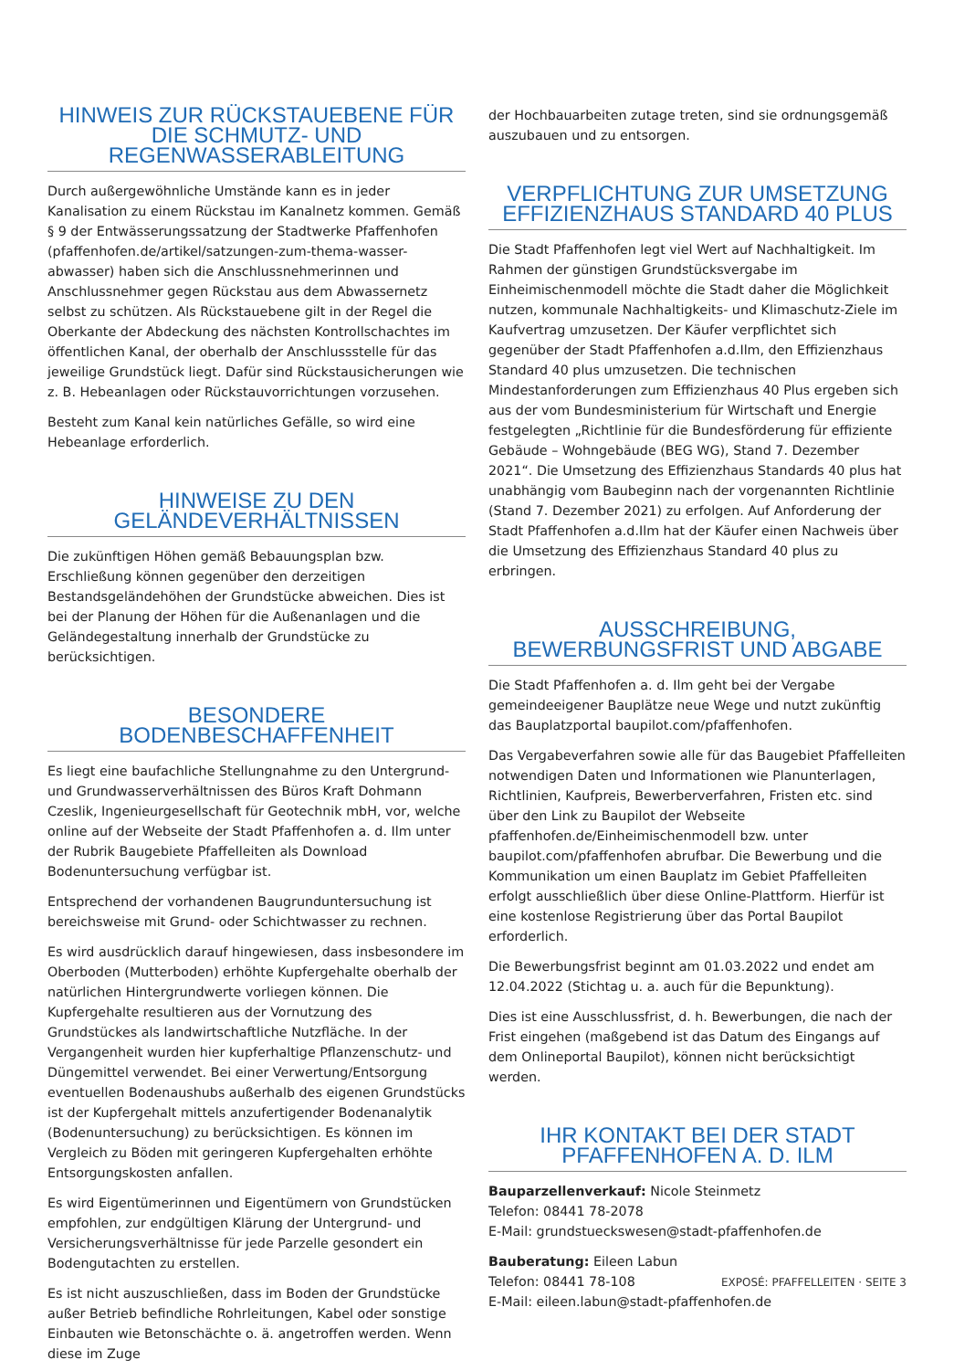HINWEIS ZUR RÜCKSTAUEBENE FÜR DIE SCHMUTZ- UND REGENWASSERABLEITUNG
Durch außergewöhnliche Umstände kann es in jeder Kanalisation zu einem Rückstau im Kanalnetz kommen. Gemäß § 9 der Entwässerungssatzung der Stadtwerke Pfaffenhofen (pfaffenhofen.de/artikel/satzungen-zum-thema-wasser-abwasser) haben sich die Anschlussnehmerinnen und Anschlussnehmer gegen Rückstau aus dem Abwassernetz selbst zu schützen. Als Rückstauebene gilt in der Regel die Oberkante der Abdeckung des nächsten Kontrollschachtes im öffentlichen Kanal, der oberhalb der Anschlussstelle für das jeweilige Grundstück liegt. Dafür sind Rückstausicherungen wie z. B. Hebeanlagen oder Rückstauvorrichtungen vorzusehen.
Besteht zum Kanal kein natürliches Gefälle, so wird eine Hebeanlage erforderlich.
HINWEISE ZU DEN GELÄNDEVERHÄLTNISSEN
Die zukünftigen Höhen gemäß Bebauungsplan bzw. Erschließung können gegenüber den derzeitigen Bestandsgeländehöhen der Grundstücke abweichen. Dies ist bei der Planung der Höhen für die Außenanlagen und die Geländegestaltung innerhalb der Grundstücke zu berücksichtigen.
BESONDERE BODENBESCHAFFENHEIT
Es liegt eine baufachliche Stellungnahme zu den Untergrund- und Grundwasserverhältnissen des Büros Kraft Dohmann Czeslik, Ingenieurgesellschaft für Geotechnik mbH, vor, welche online auf der Webseite der Stadt Pfaffenhofen a. d. Ilm unter der Rubrik Baugebiete Pfaffelleiten als Download Bodenuntersuchung verfügbar ist.
Entsprechend der vorhandenen Baugrunduntersuchung ist bereichsweise mit Grund- oder Schichtwasser zu rechnen.
Es wird ausdrücklich darauf hingewiesen, dass insbesondere im Oberboden (Mutterboden) erhöhte Kupfergehalte oberhalb der natürlichen Hintergrundwerte vorliegen können. Die Kupfergehalte resultieren aus der Vornutzung des Grundstückes als landwirtschaftliche Nutzfläche. In der Vergangenheit wurden hier kupferhaltige Pflanzenschutz- und Düngemittel verwendet. Bei einer Verwertung/Entsorgung eventuellen Bodenaushubs außerhalb des eigenen Grundstücks ist der Kupfergehalt mittels anzufertigender Bodenanalytik (Bodenuntersuchung) zu berücksichtigen. Es können im Vergleich zu Böden mit geringeren Kupfergehalten erhöhte Entsorgungskosten anfallen.
Es wird Eigentümerinnen und Eigentümern von Grundstücken empfohlen, zur endgültigen Klärung der Untergrund- und Versicherungsverhältnisse für jede Parzelle gesondert ein Bodengutachten zu erstellen.
Es ist nicht auszuschließen, dass im Boden der Grundstücke außer Betrieb befindliche Rohrleitungen, Kabel oder sonstige Einbauten wie Betonschächte o. ä. angetroffen werden. Wenn diese im Zuge
der Hochbauarbeiten zutage treten, sind sie ordnungsgemäß auszubauen und zu entsorgen.
VERPFLICHTUNG ZUR UMSETZUNG EFFIZIENZHAUS STANDARD 40 PLUS
Die Stadt Pfaffenhofen legt viel Wert auf Nachhaltigkeit. Im Rahmen der günstigen Grundstücksvergabe im Einheimischenmodell möchte die Stadt daher die Möglichkeit nutzen, kommunale Nachhaltigkeits- und Klimaschutz-Ziele im Kaufvertrag umzusetzen. Der Käufer verpflichtet sich gegenüber der Stadt Pfaffenhofen a.d.Ilm, den Effizienzhaus Standard 40 plus umzusetzen. Die technischen Mindestanforderungen zum Effizienzhaus 40 Plus ergeben sich aus der vom Bundesministerium für Wirtschaft und Energie festgelegten „Richtlinie für die Bundesförderung für effiziente Gebäude – Wohngebäude (BEG WG), Stand 7. Dezember 2021“. Die Umsetzung des Effizienzhaus Standards 40 plus hat unabhängig vom Baubeginn nach der vorgenannten Richtlinie (Stand 7. Dezember 2021) zu erfolgen. Auf Anforderung der Stadt Pfaffenhofen a.d.Ilm hat der Käufer einen Nachweis über die Umsetzung des Effizienzhaus Standard 40 plus zu erbringen.
AUSSCHREIBUNG, BEWERBUNGSFRIST UND ABGABE
Die Stadt Pfaffenhofen a. d. Ilm geht bei der Vergabe gemeindeeigener Bauplätze neue Wege und nutzt zukünftig das Bauplatzportal baupilot.com/pfaffenhofen.
Das Vergabeverfahren sowie alle für das Baugebiet Pfaffelleiten notwendigen Daten und Informationen wie Planunterlagen, Richtlinien, Kaufpreis, Bewerberverfahren, Fristen etc. sind über den Link zu Baupilot der Webseite pfaffenhofen.de/Einheimischenmodell bzw. unter baupilot.com/pfaffenhofen abrufbar. Die Bewerbung und die Kommunikation um einen Bauplatz im Gebiet Pfaffelleiten erfolgt ausschließlich über diese Online-Plattform. Hierfür ist eine kostenlose Registrierung über das Portal Baupilot erforderlich.
Die Bewerbungsfrist beginnt am 01.03.2022 und endet am 12.04.2022 (Stichtag u. a. auch für die Bepunktung).
Dies ist eine Ausschlussfrist, d. h. Bewerbungen, die nach der Frist eingehen (maßgebend ist das Datum des Eingangs auf dem Onlineportal Baupilot), können nicht berücksichtigt werden.
IHR KONTAKT BEI DER STADT PFAFFENHOFEN A. D. ILM
Bauparzellenverkauf: Nicole Steinmetz
Telefon: 08441 78-2078
E-Mail: grundstueckswesen@stadt-pfaffenhofen.de
Bauberatung: Eileen Labun
Telefon: 08441 78-108
E-Mail: eileen.labun@stadt-pfaffenhofen.de
EXPOSÉ: PFAFFELLEITEN · SEITE 3